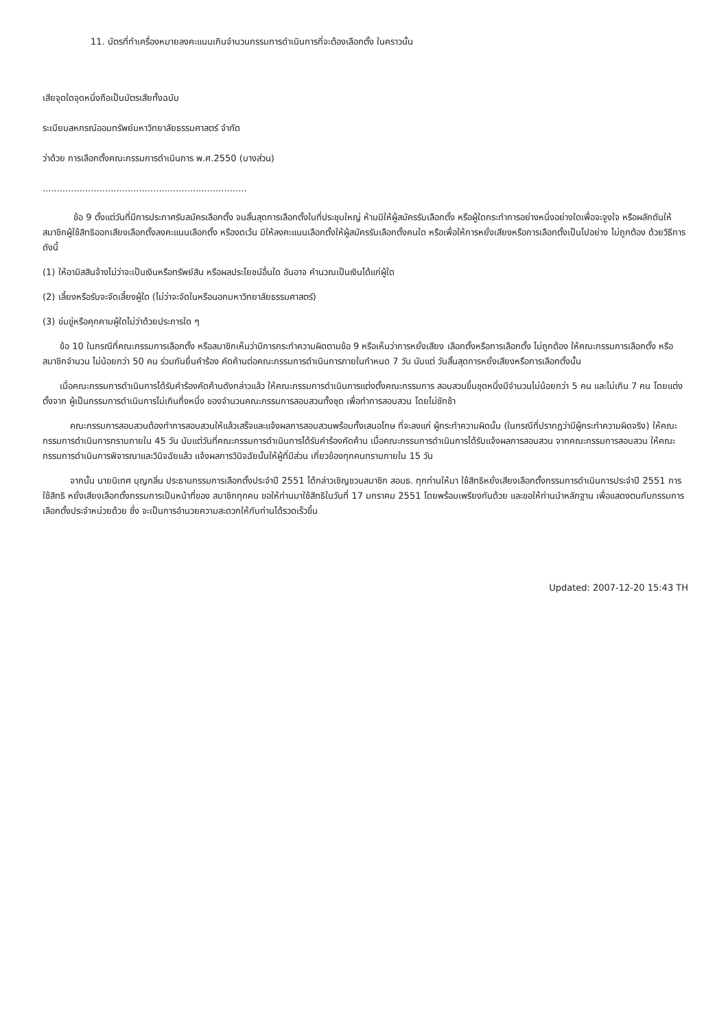11. บัตรที่ทำเครื่องหมายลงคะแนนเกินจำนวนกรรมการดำเนินการที่จะต้องเลือกตั้ง ในคราวนั้น
เสียจุดใดจุดหนึ่งถือเป็นบัตรเสียทั้งฉบับ
ระเบียบสหกรณ์ออมทรัพย์มหาวิทยาลัยธรรมศาสตร์ จำกัด
ว่าด้วย การเลือกตั้งคณะกรรมการดำเนินการ พ.ศ.2550 (บางส่วน)
........................................................................
ข้อ 9 ตั้งแต่วันที่มีการประกาศรับสมัครเลือกตั้ง จนสิ้นสุดการเลือกตั้งในที่ประชุมใหญ่ ห้ามมิให้ผู้สมัครรับเลือกตั้ง หรือผู้ใดกระทำการอย่างหนึ่งอย่างใดเพื่อจะจูงใจ หรือผลักดันให้สมาชิกผู้ใช้สิทธิออกเสียงเลือกตั้งลงคะแนนเลือกตั้ง หรืองดเว้น มิให้ลงคะแนนเลือกตั้งให้ผู้สมัครรับเลือกตั้งคนใด หรือเพื่อให้การหยั่งเสียงหรือการเลือกตั้งเป็นไปอย่าง ไม่ถูกต้อง ด้วยวิธีการดังนี้
(1) ให้อามิสสินจ้างไม่ว่าจะเป็นเงินหรือทรัพย์สิน หรือผลประโยชน์อื่นใด อันอาจ คำนวณเป็นเงินได้แก่ผู้ใด
(2) เลี้ยงหรือรับจะจัดเลี้ยงผู้ใด (ไม่ว่าจะจัดในหรือนอกมหาวิทยาลัยธรรมศาสตร์)
(3) ข่มขู่หรือคุกคามผู้ใดไม่ว่าด้วยประการใด ๆ
ข้อ 10 ในกรณีที่คณะกรรมการเลือกตั้ง หรือสมาชิกเห็นว่ามีการกระทำความผิดตามข้อ 9 หรือเห็นว่าการหยั่งเสียง เลือกตั้งหรือการเลือกตั้ง ไม่ถูกต้อง ให้คณะกรรมการเลือกตั้ง หรือสมาชิกจำนวน ไม่น้อยกว่า 50 คน ร่วมกันยื่นคำร้อง คัดค้านต่อคณะกรรมการดำเนินการภายในกำหนด 7 วัน นับแต่ วันสิ้นสุดการหยั่งเสียงหรือการเลือกตั้งนั้น
เมื่อคณะกรรมการดำเนินการได้รับคำร้องคัดค้านดังกล่าวแล้ว ให้คณะกรรมการดำเนินการแต่งตั้งคณะกรรมการ สอบสวนขึ้นชุดหนึ่งมีจำนวนไม่น้อยกว่า 5 คน และไม่เกิน 7 คน โดยแต่งตั้งจาก ผู้เป็นกรรมการดำเนินการไม่เกินกึ่งหนึ่ง ของจำนวนคณะกรรมการสอบสวนทั้งชุด เพื่อทำการสอบสวน โดยไม่ชักช้า
คณะกรรมการสอบสวนต้องทำการสอบสวนให้แล้วเสร็จและแจ้งผลการสอบสวนพร้อมทั้งเสนอโทษ ที่จะลงแก่ ผู้กระทำความผิดนั้น (ในกรณีที่ปรากฏว่ามีผู้กระทำความผิดจริง) ให้คณะกรรมการดำเนินการทราบภายใน 45 วัน นับแต่วันที่คณะกรรมการดำเนินการได้รับคำร้องคัดค้าน เมื่อคณะกรรมการดำเนินการได้รับแจ้งผลการสอบสวน จากคณะกรรมการสอบสวน ให้คณะกรรมการดำเนินการพิจารณาและวินิจฉัยแล้ว แจ้งผลการวินิจฉัยนั้นให้ผู้ที่มีส่วน เกี่ยวข้องทุกคนทราบภายใน 15 วัน
จากนั้น นายนิเทศ บุญกลิ่น ประธานกรรมการเลือกตั้งประจำปี 2551 ได้กล่าวเชิญชวนสมาชิก สอมธ. ทุกท่านให้มา ใช้สิทธิหยั่งเสียงเลือกตั้งกรรมการดำเนินการประจำปี 2551 การใช้สิทธิ หยั่งเสียงเลือกตั้งกรรมการเป็นหน้าที่ของ สมาชิกทุกคน ขอให้ท่านมาใช้สิทธิในวันที่ 17 มกราคม 2551 โดยพร้อมเพรียงกันด้วย และขอให้ท่านนำหลักฐาน เพื่อแสดงตนกับกรรมการเลือกตั้งประจำหน่วยด้วย ซึ่ง จะเป็นการอำนวยความสะดวกให้กับท่านได้รวดเร็วขึ้น
Updated: 2007-12-20 15:43 TH